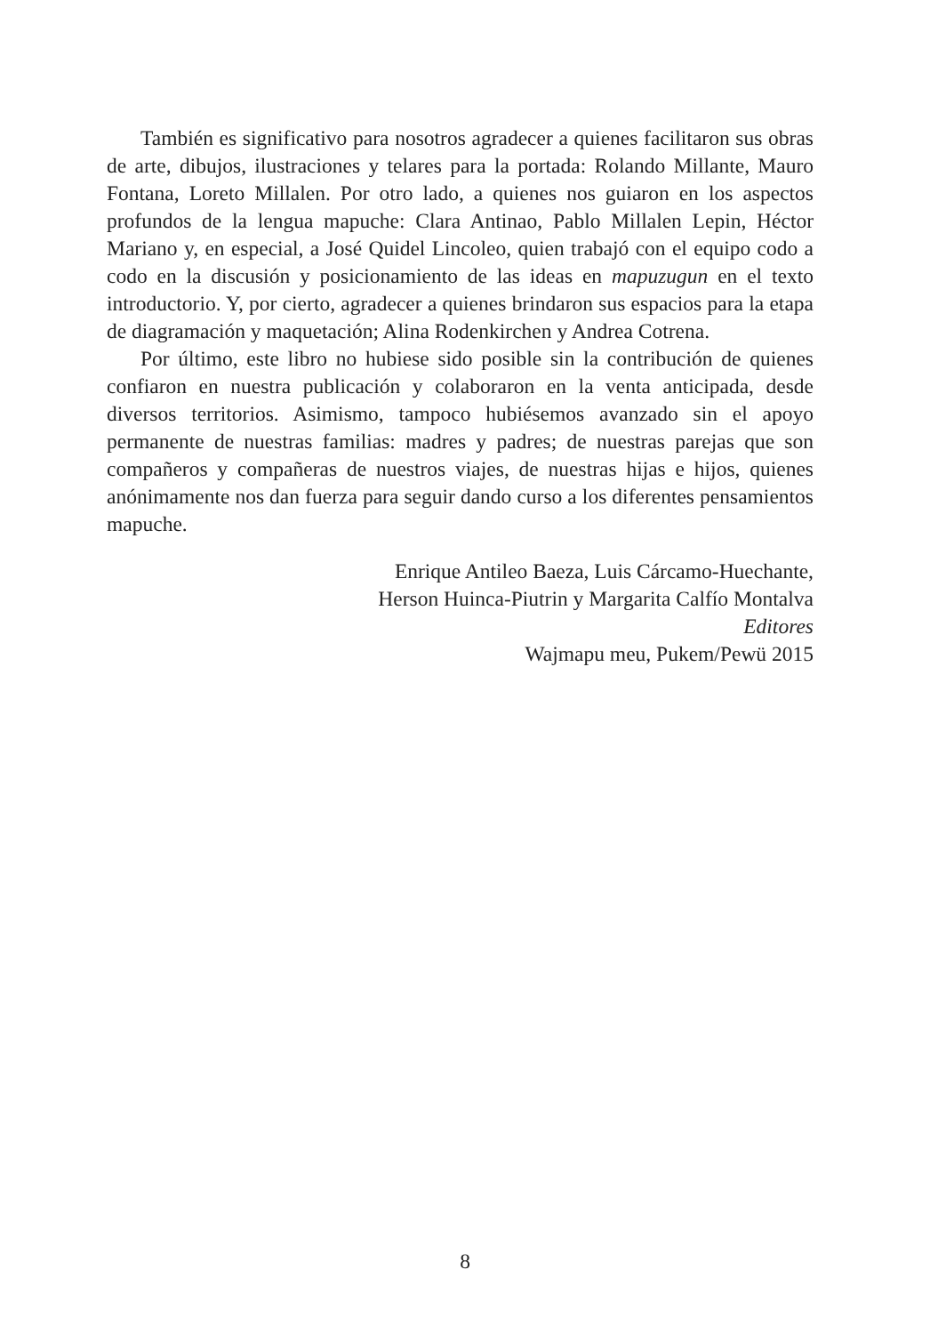También es significativo para nosotros agradecer a quienes facilitaron sus obras de arte, dibujos, ilustraciones y telares para la portada: Rolando Millante, Mauro Fontana, Loreto Millalen. Por otro lado, a quienes nos guiaron en los aspectos profundos de la lengua mapuche: Clara Antinao, Pablo Millalen Lepin, Héctor Mariano y, en especial, a José Quidel Lincoleo, quien trabajó con el equipo codo a codo en la discusión y posicionamiento de las ideas en mapuzugun en el texto introductorio. Y, por cierto, agradecer a quienes brindaron sus espacios para la etapa de diagramación y maquetación; Alina Rodenkirchen y Andrea Cotrena.
Por último, este libro no hubiese sido posible sin la contribución de quienes confiaron en nuestra publicación y colaboraron en la venta anticipada, desde diversos territorios. Asimismo, tampoco hubiésemos avanzado sin el apoyo permanente de nuestras familias: madres y padres; de nuestras parejas que son compañeros y compañeras de nuestros viajes, de nuestras hijas e hijos, quienes anónimamente nos dan fuerza para seguir dando curso a los diferentes pensamientos mapuche.
Enrique Antileo Baeza, Luis Cárcamo-Huechante,
Herson Huinca-Piutrin y Margarita Calfío Montalva
Editores
Wajmapu meu, Pukem/Pewü 2015
8